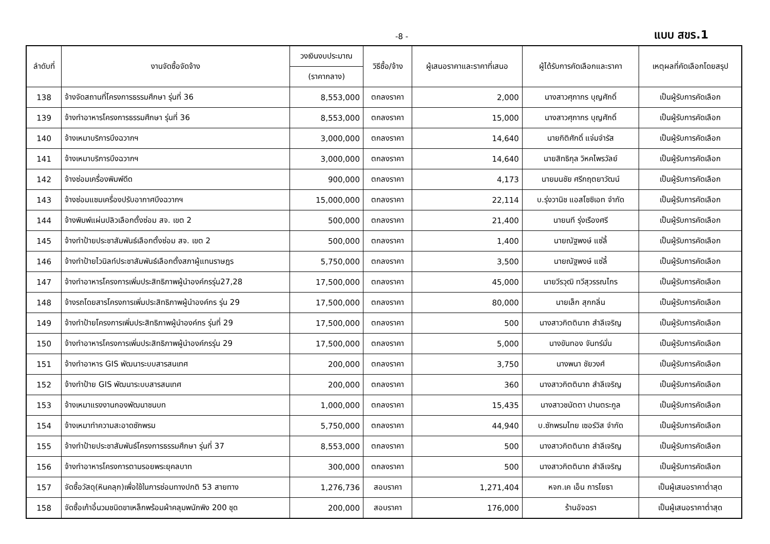-8 - แบบ สขร.1
| ลำดับที่ | งานจัดซื้อจัดจ้าง | วงเงินงบประมาณ | วิธีซื้อ/จ้าง | ผู้เสนอราคาและราคาที่เสนอ | ผู้ได้รับการคัดเลือกและราคา | เหตุผลที่คัดเลือกโดยสรุป |
| --- | --- | --- | --- | --- | --- | --- |
| | | (ราคากลาง) | | | | |
| 138 | จ้างจัดสถานที่โครงการธรรมศึกษา รุ่นที่ 36 | 8,553,000 | ตกลงราคา | 2,000 | นางสาวศุภากร บุญศักดิ์ | เป็นผู้รับการคัดเลือก |
| 139 | จ้างทำอาหารโครงการธรรมศึกษา รุ่นที่ 36 | 8,553,000 | ตกลงราคา | 15,000 | นางสาวศุภากร บุญศักดิ์ | เป็นผู้รับการคัดเลือก |
| 140 | จ้างเหมาบริการบึงฉวากฯ | 3,000,000 | ตกลงราคา | 14,640 | นายกิติศักดิ์ แจ่มจำรัส | เป็นผู้รับการคัดเลือก |
| 141 | จ้างเหมาบริการบึงฉวากฯ | 3,000,000 | ตกลงราคา | 14,640 | นายสิทธิกุล วิหคไพรวัลย์ | เป็นผู้รับการคัดเลือก |
| 142 | จ้างซ่อมเครื่องพิมพ์ดีด | 900,000 | ตกลงราคา | 4,173 | นายมนชัย ศรีกฤตยาวัฒน์ | เป็นผู้รับการคัดเลือก |
| 143 | จ้างซ่อมแซมเครื่องปรับอากาศบึงฉวากฯ | 15,000,000 | ตกลงราคา | 22,114 | บ.รุ่งวานิช แอสโซซิเอท จำกัด | เป็นผู้รับการคัดเลือก |
| 144 | จ้างพิมพ์แผ่นปลิวเลือกตั้งซ่อม สจ. เขต 2 | 500,000 | ตกลงราคา | 21,400 | นายนที รุ่งเรืองศรี | เป็นผู้รับการคัดเลือก |
| 145 | จ้างทำป้ายประชาสัมพันธ์เลือกตั้งซ่อม สจ. เขต 2 | 500,000 | ตกลงราคา | 1,400 | นายณัฐพงษ์ แซ่ลี้ | เป็นผู้รับการคัดเลือก |
| 146 | จ้างทำป้ายไวนิลท์ประชาสัมพันธ์เลือกตั้งสภาผู้แทนราษฎร | 5,750,000 | ตกลงราคา | 3,500 | นายณัฐพงษ์ แซ่ลี้ | เป็นผู้รับการคัดเลือก |
| 147 | จ้างทำอาหารโครงการเพิ่มประสิทธิภาพผู้นำองค์กรรุ่น27,28 | 17,500,000 | ตกลงราคา | 45,000 | นายวีรวุฒิ ทวีสุวรรณไกร | เป็นผู้รับการคัดเลือก |
| 148 | จ้างรถโดยสารโครงการเพิ่มประสิทธิภาพผู้นำองค์กร รุ่น 29 | 17,500,000 | ตกลงราคา | 80,000 | นายเล็ก สุกกลิ่น | เป็นผู้รับการคัดเลือก |
| 149 | จ้างทำป้ายโครงการเพิ่มประสิทธิภาพผู้นำองค์กร รุ่นที่ 29 | 17,500,000 | ตกลงราคา | 500 | นางสาวกิตตินาถ สำลีเจริญ | เป็นผู้รับการคัดเลือก |
| 150 | จ้างทำอาหารโครงการเพิ่มประสิทธิภาพผู้นำองค์กรรุ่น 29 | 17,500,000 | ตกลงราคา | 5,000 | นางขันทอง จันทร์มั่น | เป็นผู้รับการคัดเลือก |
| 151 | จ้างทำอาหาร GIS พัฒนาระบบสารสนเทศ | 200,000 | ตกลงราคา | 3,750 | นางพนา ชัยวงศ์ | เป็นผู้รับการคัดเลือก |
| 152 | จ้างทำป้าย GIS พัฒนาระบบสารสนเทศ | 200,000 | ตกลงราคา | 360 | นางสาวกิตตินาถ สำลีเจริญ | เป็นผู้รับการคัดเลือก |
| 153 | จ้างเหมาแรงงานกองพัฒนาชนบท | 1,000,000 | ตกลงราคา | 15,435 | นางสาวชนัตตา ปานตระกูล | เป็นผู้รับการคัดเลือก |
| 154 | จ้างเหมาทำความสะอาดซักพรม | 5,750,000 | ตกลงราคา | 44,940 | บ.ซักพรมไทย เซอร์วิส จำกัด | เป็นผู้รับการคัดเลือก |
| 155 | จ้างทำป้ายประชาสัมพันธ์โครงการธรรมศึกษา รุ่นที่ 37 | 8,553,000 | ตกลงราคา | 500 | นางสาวกิตตินาถ สำลีเจริญ | เป็นผู้รับการคัดเลือก |
| 156 | จ้างทำอาหารโครงการตามรอยพระยุคลบาท | 300,000 | ตกลงราคา | 500 | นางสาวกิตตินาถ สำลีเจริญ | เป็นผู้รับการคัดเลือก |
| 157 | จัดซื้อวัสดุ(หินคลุก)เพื่อใช้ในการซ่อมทางปกติ 53 สายทาง | 1,276,736 | สอบราคา | 1,271,404 | หจก.เค เอ็น การโยธา | เป็นผู้เสนอราคาต่ำสุด |
| 158 | จัดซื้อเก้าอี้นวมชนิดขาเหล็กพร้อมผ้าคลุมพนักพิง 200 ชุด | 200,000 | สอบราคา | 176,000 | ร้านอัจฉรา | เป็นผู้เสนอราคาต่ำสุด |